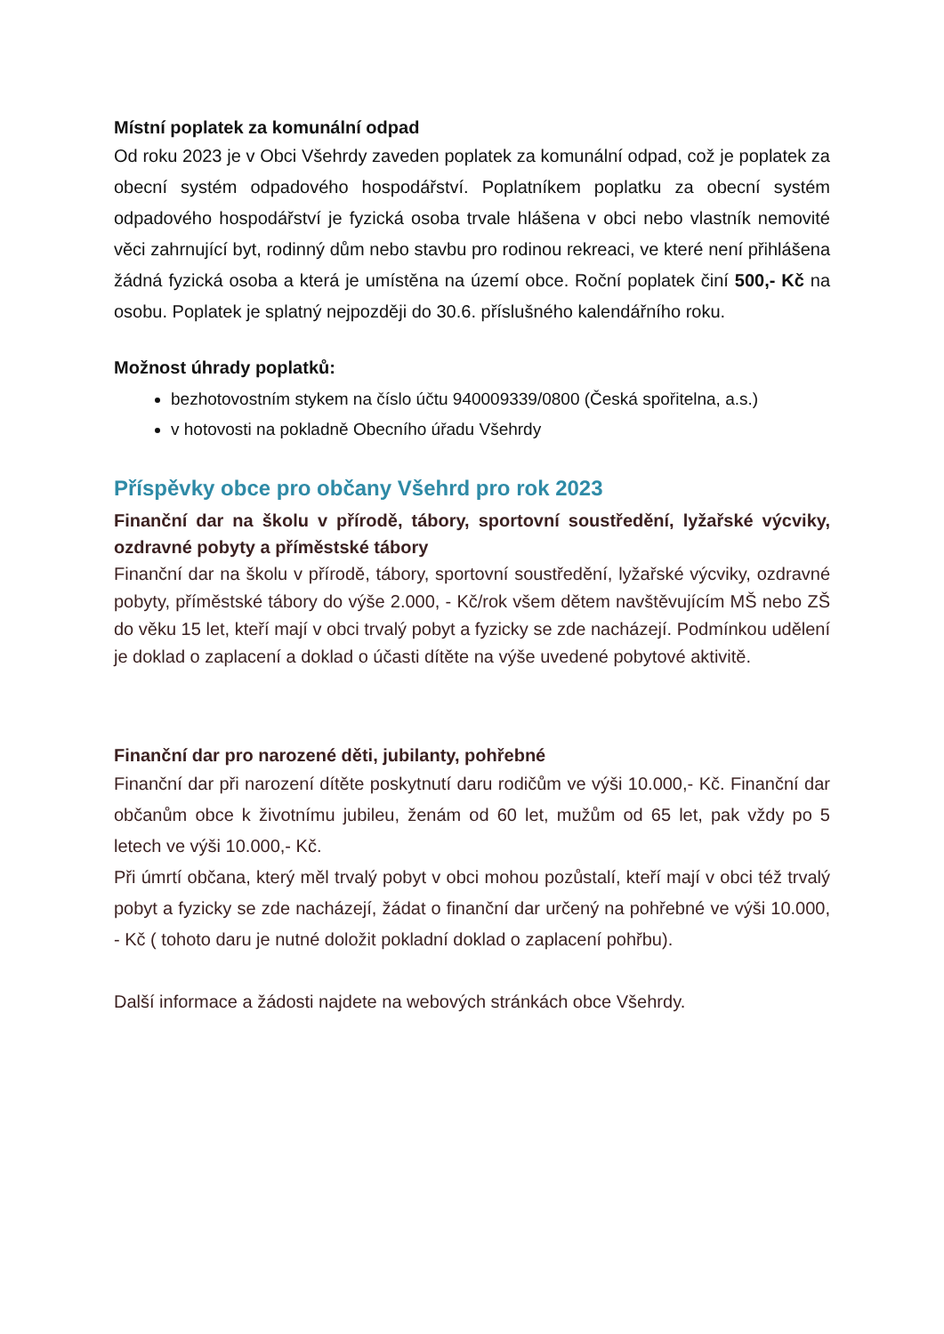Místní poplatek za komunální odpad
Od roku 2023 je v Obci Všehrdy zaveden poplatek za komunální odpad, což je poplatek za obecní systém odpadového hospodářství. Poplatníkem poplatku za obecní systém odpadového hospodářství je fyzická osoba trvale hlášena v obci nebo vlastník nemovité věci zahrnující byt, rodinný dům nebo stavbu pro rodinou rekreaci, ve které není přihlášena žádná fyzická osoba a která je umístěna na území obce. Roční poplatek činí 500,- Kč na osobu. Poplatek je splatný nejpozději do 30.6. příslušného kalendářního roku.
Možnost úhrady poplatků:
bezhotovostním stykem na číslo účtu 940009339/0800 (Česká spořitelna, a.s.)
v hotovosti na pokladně Obecního úřadu Všehrdy
Příspěvky obce pro občany Všehrd pro rok 2023
Finanční dar na školu v přírodě, tábory, sportovní soustředění, lyžařské výcviky, ozdravné pobyty a příměstské tábory
Finanční dar na školu v přírodě, tábory, sportovní soustředění, lyžařské výcviky, ozdravné pobyty, příměstské tábory do výše 2.000, - Kč/rok všem dětem navštěvujícím MŠ nebo ZŠ do věku 15 let, kteří mají v obci trvalý pobyt a fyzicky se zde nacházejí. Podmínkou udělení je doklad o zaplacení a doklad o účasti dítěte na výše uvedené pobytové aktivitě.
Finanční dar pro narozené děti, jubilanty, pohřebné
Finanční dar při narození dítěte poskytnutí daru rodičům ve výši 10.000,- Kč. Finanční dar občanům obce k životnímu jubileu, ženám od 60 let, mužům od 65 let, pak vždy po 5 letech ve výši 10.000,- Kč.
Při úmrtí občana, který měl trvalý pobyt v obci mohou pozůstalí, kteří mají v obci též trvalý pobyt a fyzicky se zde nacházejí, žádat o finanční dar určený na pohřebné ve výši 10.000, - Kč ( tohoto daru je nutné doložit pokladní doklad o zaplacení pohřbu).
Další informace a žádosti najdete na webových stránkách obce Všehrdy.